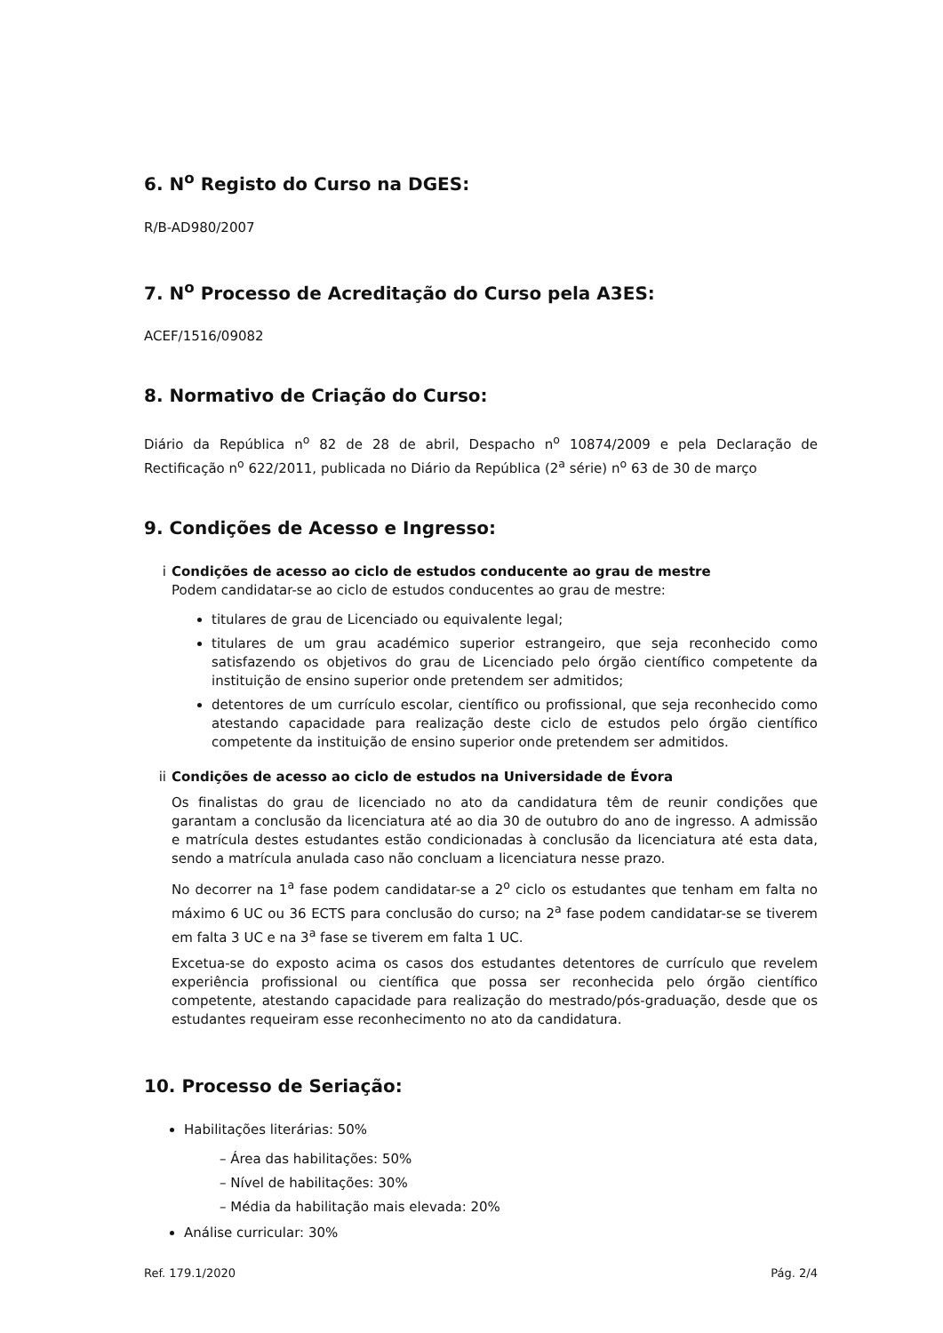6. N<sup>o</sup> Registo do Curso na DGES:
R/B-AD980/2007
7. N<sup>o</sup> Processo de Acreditação do Curso pela A3ES:
ACEF/1516/09082
8. Normativo de Criação do Curso:
Diário da República n<sup>o</sup> 82 de 28 de abril, Despacho n<sup>o</sup> 10874/2009 e pela Declaração de Rectificação n<sup>o</sup> 622/2011, publicada no Diário da República (2<sup>a</sup> série) n<sup>o</sup> 63 de 30 de março
9. Condições de Acesso e Ingresso:
i Condições de acesso ao ciclo de estudos conducente ao grau de mestre
Podem candidatar-se ao ciclo de estudos conducentes ao grau de mestre:
titulares de grau de Licenciado ou equivalente legal;
titulares de um grau académico superior estrangeiro, que seja reconhecido como satisfazendo os objetivos do grau de Licenciado pelo órgão científico competente da instituição de ensino superior onde pretendem ser admitidos;
detentores de um currículo escolar, científico ou profissional, que seja reconhecido como atestando capacidade para realização deste ciclo de estudos pelo órgão científico competente da instituição de ensino superior onde pretendem ser admitidos.
ii Condições de acesso ao ciclo de estudos na Universidade de Évora
Os finalistas do grau de licenciado no ato da candidatura têm de reunir condições que garantam a conclusão da licenciatura até ao dia 30 de outubro do ano de ingresso. A admissão e matrícula destes estudantes estão condicionadas à conclusão da licenciatura até esta data, sendo a matrícula anulada caso não concluam a licenciatura nesse prazo.
No decorrer na 1<sup>a</sup> fase podem candidatar-se a 2<sup>o</sup> ciclo os estudantes que tenham em falta no máximo 6 UC ou 36 ECTS para conclusão do curso; na 2<sup>a</sup> fase podem candidatar-se se tiverem em falta 3 UC e na 3<sup>a</sup> fase se tiverem em falta 1 UC.
Excetua-se do exposto acima os casos dos estudantes detentores de currículo que revelem experiência profissional ou científica que possa ser reconhecida pelo órgão científico competente, atestando capacidade para realização do mestrado/pós-graduação, desde que os estudantes requeiram esse reconhecimento no ato da candidatura.
10. Processo de Seriação:
Habilitações literárias: 50%
– Área das habilitações: 50%
– Nível de habilitações: 30%
– Média da habilitação mais elevada: 20%
Análise curricular: 30%
Ref. 179.1/2020 Pág. 2/4